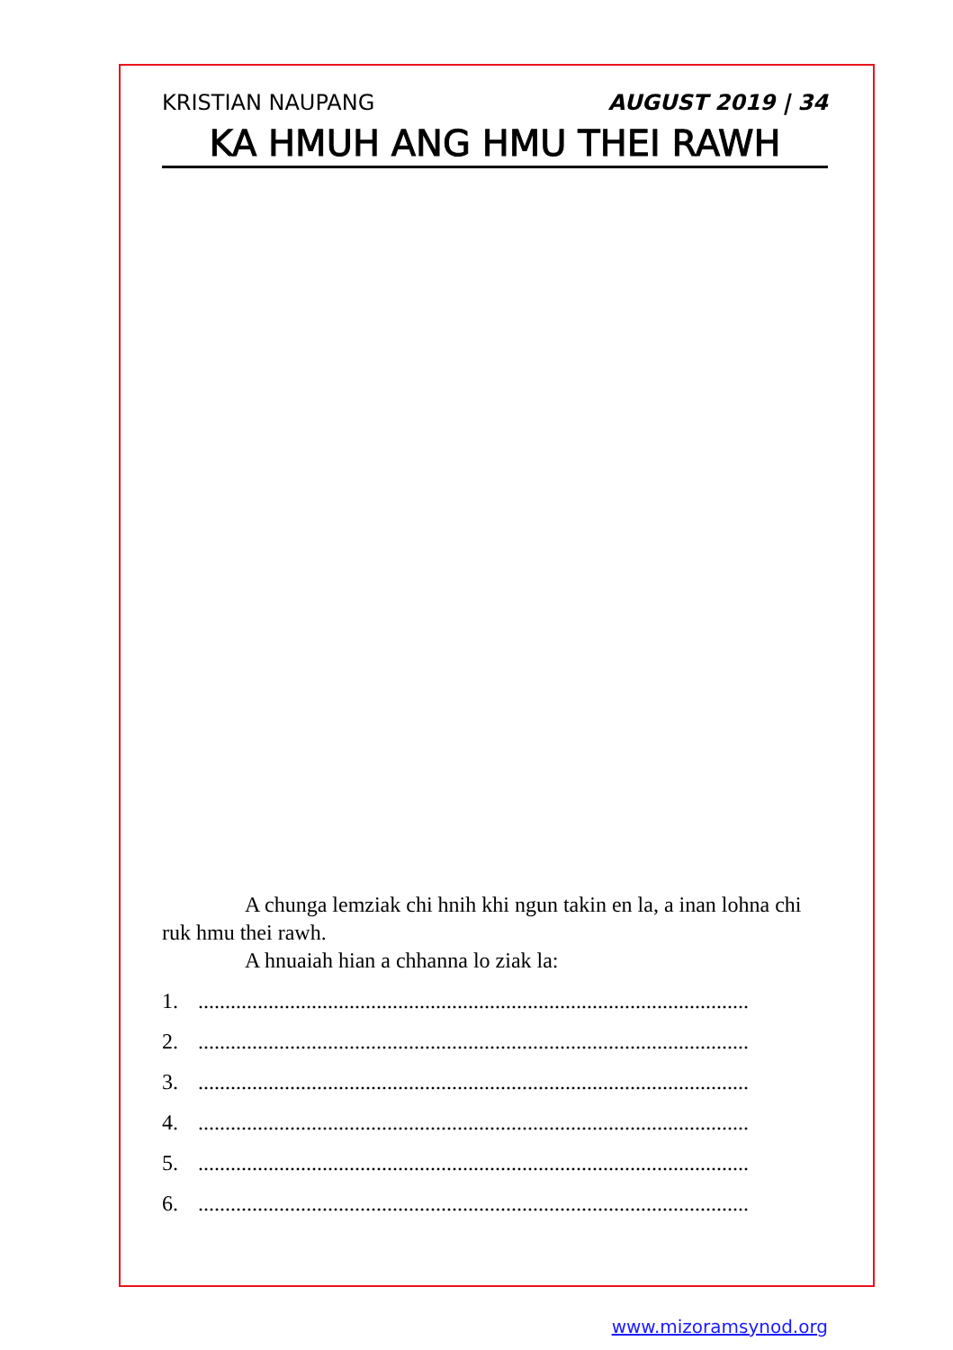KRISTIAN NAUPANG AUGUST 2019 | 34
KA HMUH ANG HMU THEI RAWH
A chunga lemziak chi hnih khi ngun takin en la, a inan lohna chi ruk hmu thei rawh.
A hnuaiah hian a chhanna lo ziak la:
1.......................................................................................................
2.......................................................................................................
3.......................................................................................................
4.......................................................................................................
5.......................................................................................................
6.......................................................................................................
www.mizoramsynod.org